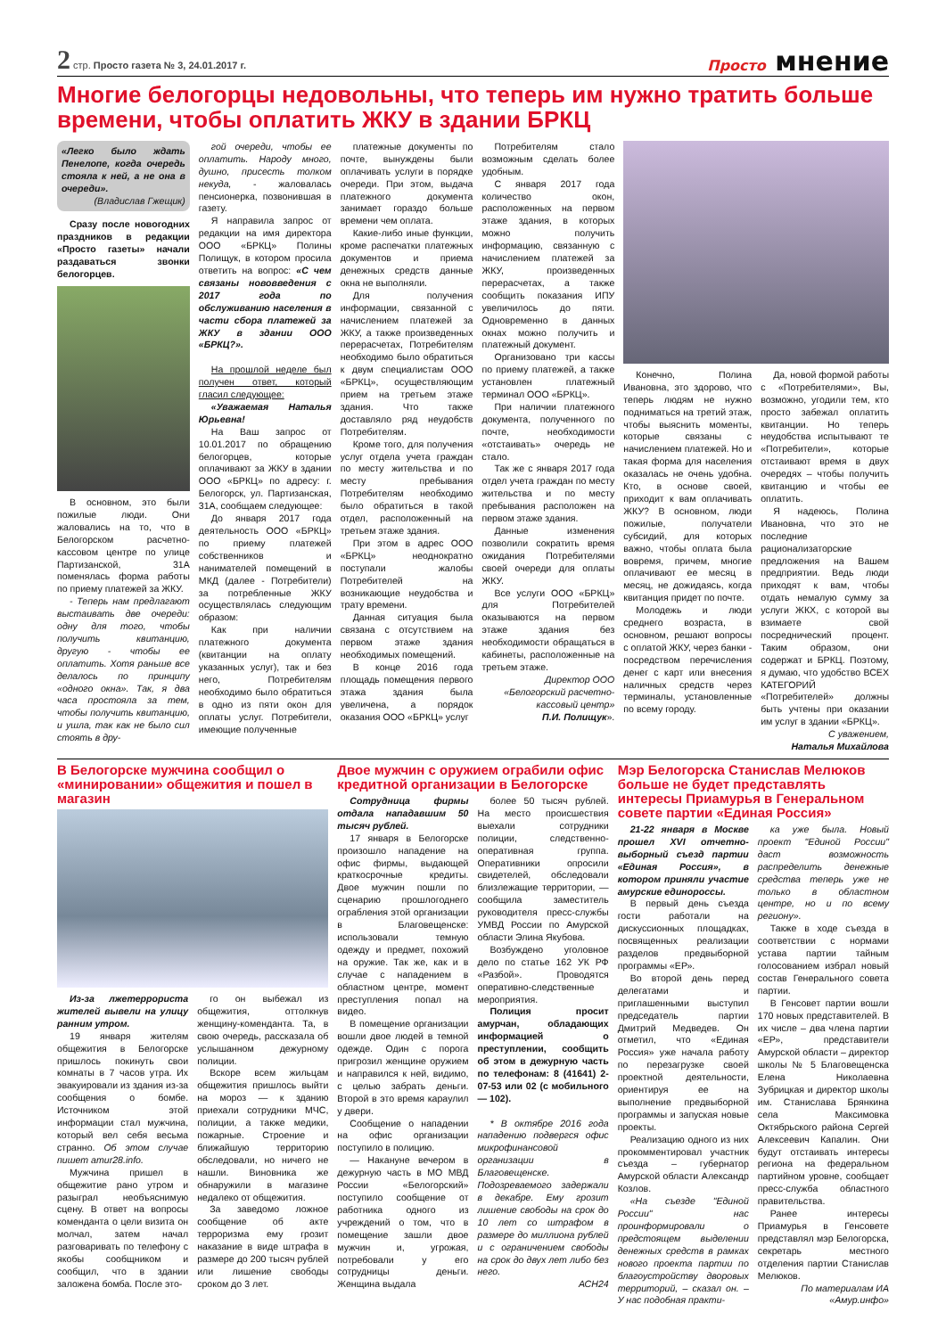2 стр. Просто газета № 3, 24.01.2017 г.
Просто мнение
Многие белогорцы недовольны, что теперь им нужно тратить больше времени, чтобы оплатить ЖКУ в здании БРКЦ
«Легко было ждать Пенелопе, когда очередь стояла к ней, а не она в очереди».
(Владислав Гжещик)
Сразу после новогодних праздников в редакции «Просто газеты» начали раздаваться звонки белогорцев.
В основном, это были пожилые люди. Они жаловались на то, что в Белогорском расчетно-кассовом центре по улице Партизанской, 31А поменялась форма работы по приему платежей за ЖКУ.
- Теперь нам предлагают выстаивать две очереди: одну для того, чтобы получить квитанцию, другую - чтобы ее оплатить. Хотя раньше все делалось по принципу «одного окна». Так, я два часа простояла за тем, чтобы получить квитанцию, и ушла, так как не было сил стоять в дру-
гой очереди, чтобы ее оплатить. Народу много, душно, присесть толком некуда, - жаловалась пенсионерка, позвонившая в газету.
Я направила запрос от редакции на имя директора ООО «БРКЦ» Полины Полищук, в котором просила ответить на вопрос: «С чем связаны нововведения с 2017 года по обслуживанию населения в части сбора платежей за ЖКУ в здании ООО «БРКЦ?».
На прошлой неделе был получен ответ, который гласил следующее:
«Уважаемая Наталья Юрьевна!
На Ваш запрос от 10.01.2017 по обращению белогорцев, которые оплачивают за ЖКУ в здании ООО «БРКЦ» по адресу: г. Белогорск, ул. Партизанская, 31А, сообщаем следующее:
До января 2017 года деятельность ООО «БРКЦ» по приему платежей собственников и нанимателей помещений в МКД (далее - Потребители) за потребленные ЖКУ осуществлялась следующим образом:
Как при наличии платежного документа (квитанции на оплату указанных услуг), так и без него, Потребителям необходимо было обратиться в одно из пяти окон для оплаты услуг. Потребители, имеющие полученные
платежные документы по почте, вынуждены были оплачивать услуги в порядке очереди. При этом, выдача платежного документа занимает гораздо больше времени чем оплата.
Какие-либо иные функции, кроме распечатки платежных документов и приема денежных средств данные окна не выполняли.
Для получения информации, связанной с начислением платежей за ЖКУ, а также произведенных перерасчетах, Потребителям необходимо было обратиться к двум специалистам ООО «БРКЦ», осуществляющим прием на третьем этаже здания. Что также доставляло ряд неудобств Потребителям.
Кроме того, для получения услуг отдела учета граждан по месту жительства и по месту пребывания Потребителям необходимо было обратиться в такой отдел, расположенный на третьем этаже здания.
При этом в адрес ООО «БРКЦ» неоднократно поступали жалобы Потребителей на возникающие неудобства и трату времени.
Данная ситуация была связана с отсутствием на первом этаже здания необходимых помещений.
В конце 2016 года площадь помещения первого этажа здания была увеличена, а порядок оказания ООО «БРКЦ» услуг
Потребителям стало возможным сделать более удобным.
С января 2017 года количество окон, расположенных на первом этаже здания, в которых можно получить информацию, связанную с начислением платежей за ЖКУ, произведенных перерасчетах, а также сообщить показания ИПУ увеличилось до пяти. Одновременно в данных окнах можно получить и платежный документ.
Организовано три кассы по приему платежей, а также установлен платежный терминал ООО «БРКЦ».
При наличии платежного документа, полученного по почте, необходимости «отстаивать» очередь не стало.
Так же с января 2017 года отдел учета граждан по месту жительства и по месту пребывания расположен на первом этаже здания.
Данные изменения позволили сократить время ожидания Потребителями своей очереди для оплаты ЖКУ.
Все услуги ООО «БРКЦ» для Потребителей оказываются на первом этаже здания без необходимости обращаться в кабинеты, расположенные на третьем этаже.
Директор ООО «Белогорский расчетно-кассовый центр»
П.И. Полищук».
Конечно, Полина Ивановна, это здорово, что теперь людям не нужно подниматься на третий этаж, чтобы выяснить моменты, которые связаны с начислением платежей. Но и такая форма для населения оказалась не очень удобна. Кто, в основе своей, приходит к вам оплачивать ЖКУ? В основном, люди пожилые, получатели субсидий, для которых важно, чтобы оплата была вовремя, причем, многие оплачивают ее месяц в месяц, не дожидаясь, когда квитанция придет по почте.
Молодежь и люди среднего возраста, в основном, решают вопросы с оплатой ЖКУ, через банки - посредством перечисления денег с карт или внесения наличных средств через терминалы, установленные по всему городу.
Да, новой формой работы с «Потребителями», Вы, возможно, угодили тем, кто просто забежал оплатить квитанции. Но теперь неудобства испытывают те «Потребители», которые отстаивают время в двух очередях – чтобы получить квитанцию и чтобы ее оплатить.
Я надеюсь, Полина Ивановна, что это не последние рационализаторские предложения на Вашем предприятии. Ведь люди приходят к вам, чтобы отдать немалую сумму за услуги ЖКХ, с которой вы взимаете свой посреднический процент. Таким образом, они содержат и БРКЦ. Поэтому, я думаю, что удобство ВСЕХ КАТЕГОРИЙ «Потребителей» должны быть учтены при оказании им услуг в здании «БРКЦ».
С уважением,
Наталья Михайлова
В Белогорске мужчина сообщил о «минировании» общежития и пошел в магазин
Из-за лжетеррориста жителей вывели на улицу ранним утром.
19 января жителям общежития в Белогорске пришлось покинуть свои комнаты в 7 часов утра. Их эвакуировали из здания из-за сообщения о бомбе. Источником этой информации стал мужчина, который вел себя весьма странно. Об этом случае пишет amur28.info.
Мужчина пришел в общежитие рано утром и разыграл необъяснимую сцену. В ответ на вопросы коменданта о цели визита он молчал, затем начал разговаривать по телефону с якобы сообщником и сообщил, что в здании заложена бомба. После это-
го он выбежал из общежития, оттолкнув женщину-коменданта. Та, в свою очередь, рассказала об услышанном дежурному полиции.
Вскоре всем жильцам общежития пришлось выйти на мороз — к зданию приехали сотрудники МЧС, полиции, а также медики, пожарные. Строение и ближайшую территорию обследовали, но ничего не нашли. Виновника же обнаружили в магазине недалеко от общежития.
За заведомо ложное сообщение об акте терроризма ему грозит наказание в виде штрафа в размере до 200 тысяч рублей или лишение свободы сроком до 3 лет.
Двое мужчин с оружием ограбили офис кредитной организации в Белогорске
Сотрудница фирмы отдала нападавшим 50 тысяч рублей.
17 января в Белогорске произошло нападение на офис фирмы, выдающей краткосрочные кредиты. Двое мужчин пошли по сценарию прошлогоднего ограбления этой организации в Благовещенске: использовали темную одежду и предмет, похожий на оружие. Так же, как и в случае с нападением в областном центре, момент преступления попал на видео.
В помещение организации вошли двое людей в темной одежде. Один с порога пригрозил женщине оружием и направился к ней, видимо, с целью забрать деньги. Второй в это время караулил у двери.
Сообщение о нападении на офис организации поступило в полицию.
— Накануне вечером в дежурную часть в МО МВД России «Белогорский» поступило сообщение от работника одного из учреждений о том, что в помещение зашли двое мужчин и, угрожая, потребовали у его сотрудницы деньги. Женщина выдала
более 50 тысяч рублей. На место происшествия выехали сотрудники полиции, следственно-оперативная группа. Оперативники опросили свидетелей, обследовали близлежащие территории, — сообщила заместитель руководителя пресс-службы УМВД России по Амурской области Элина Якубова.
Возбуждено уголовное дело по статье 162 УК РФ «Разбой». Проводятся оперативно-следственные мероприятия.
Полиция просит амурчан, обладающих информацией о преступлении, сообщить об этом в дежурную часть по телефонам: 8 (41641) 2-07-53 или 02 (с мобильного — 102).
* В октябре 2016 года нападению подвергся офис микрофинансовой организации в Благовещенске. Подозреваемого задержали в декабре. Ему грозит лишение свободы на срок до 10 лет со штрафом в размере до миллиона рублей и с ограничением свободы на срок до двух лет либо без него.
АСН24
Мэр Белогорска Станислав Мелюков больше не будет представлять интересы Приамурья в Генеральном совете партии «Единая Россия»
21-22 января в Москве прошел XVI отчетно-выборный съезд партии «Единая Россия», в котором приняли участие амурские единороссы.
В первый день съезда гости работали на дискуссионных площадках, посвященных реализации разделов предвыборной программы «ЕР».
Во второй день перед делегатами и приглашенными выступил председатель партии Дмитрий Медведев. Он отметил, что «Единая Россия» уже начала работу по перезагрузке своей проектной деятельности, ориентируя ее на выполнение предвыборной программы и запуская новые проекты.
Реализацию одного из них прокомментировал участник съезда – губернатор Амурской области Александр Козлов.
«На съезде "Единой России" нас проинформировали о предстоящем выделении денежных средств в рамках нового проекта партии по благоустройству дворовых территорий, – сказал он. – У нас подобная практи-
ка уже была. Новый проект "Единой России" даст возможность распределить денежные средства теперь уже не только в областном центре, но и по всему региону».
Также в ходе съезда в соответствии с нормами устава партии тайным голосованием избрал новый состав Генерального совета партии.
В Генсовет партии вошли 170 новых представителей. В их числе – два члена партии «ЕР», представители Амурской области – директор школы № 5 Благовещенска Елена Николаевна Зубрицкая и директор школы им. Станислава Брянкина села Максимовка Октябрьского района Сергей Алексеевич Капалин. Они будут отстаивать интересы региона на федеральном партийном уровне, сообщает пресс-служба областного правительства.
Ранее интересы Приамурья в Генсовете представлял мэр Белогорска, секретарь местного отделения партии Станислав Мелюков.
По материалам ИА «Амур.инфо»